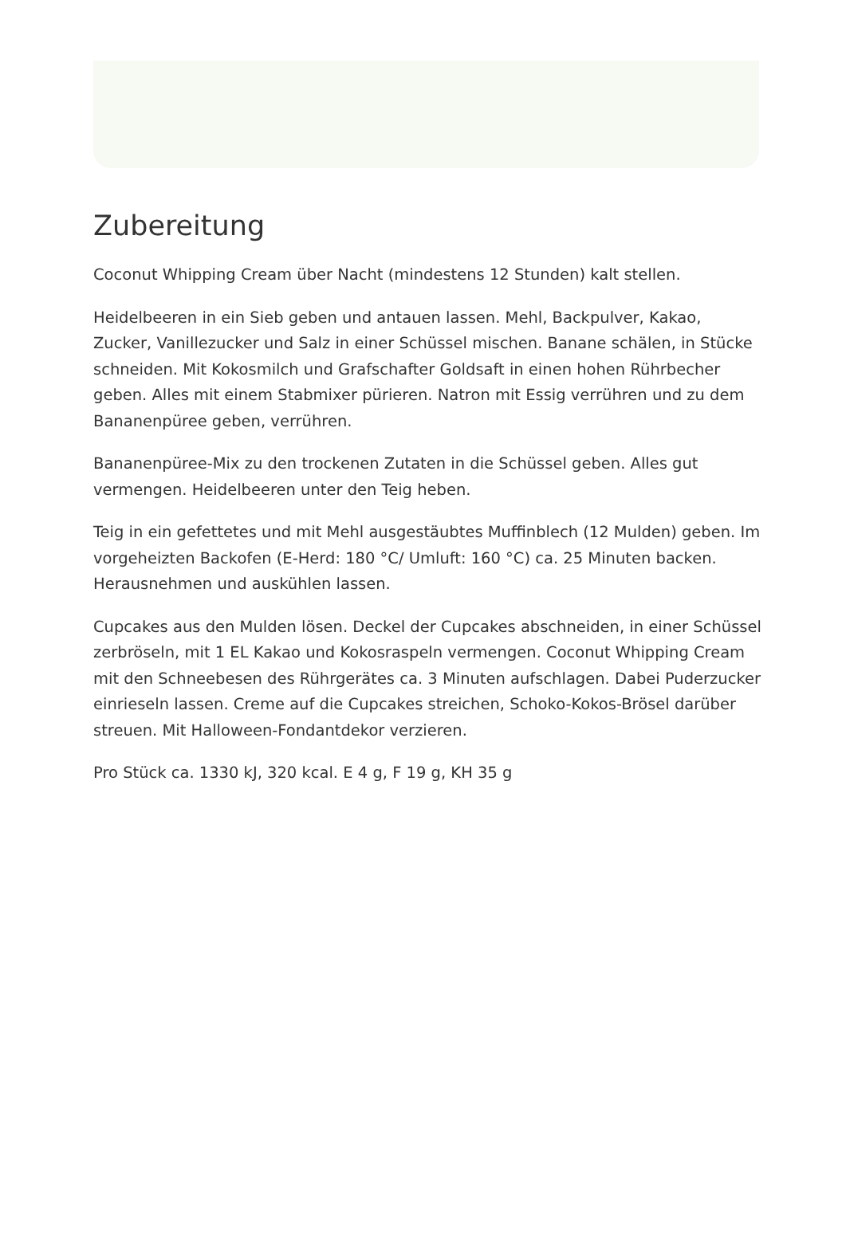Zubereitung
Coconut Whipping Cream über Nacht (mindestens 12 Stunden) kalt stellen.
Heidelbeeren in ein Sieb geben und antauen lassen. Mehl, Backpulver, Kakao, Zucker, Vanillezucker und Salz in einer Schüssel mischen. Banane schälen, in Stücke schneiden. Mit Kokosmilch und Grafschafter Goldsaft in einen hohen Rührbecher geben. Alles mit einem Stabmixer pürieren. Natron mit Essig verrühren und zu dem Bananenpüree geben, verrühren.
Bananenpüree-Mix zu den trockenen Zutaten in die Schüssel geben. Alles gut vermengen. Heidelbeeren unter den Teig heben.
Teig in ein gefettetes und mit Mehl ausgestäubtes Muffinblech (12 Mulden) geben. Im vorgeheizten Backofen (E-Herd: 180 °C/ Umluft: 160 °C) ca. 25 Minuten backen. Herausnehmen und auskühlen lassen.
Cupcakes aus den Mulden lösen. Deckel der Cupcakes abschneiden, in einer Schüssel zerbröseln, mit 1 EL Kakao und Kokosraspeln vermengen. Coconut Whipping Cream mit den Schneebesen des Rührgerätes ca. 3 Minuten aufschlagen. Dabei Puderzucker einrieseln lassen. Creme auf die Cupcakes streichen, Schoko-Kokos-Brösel darüber streuen. Mit Halloween-Fondantdekor verzieren.
Pro Stück ca. 1330 kJ, 320 kcal. E 4 g, F 19 g, KH 35 g